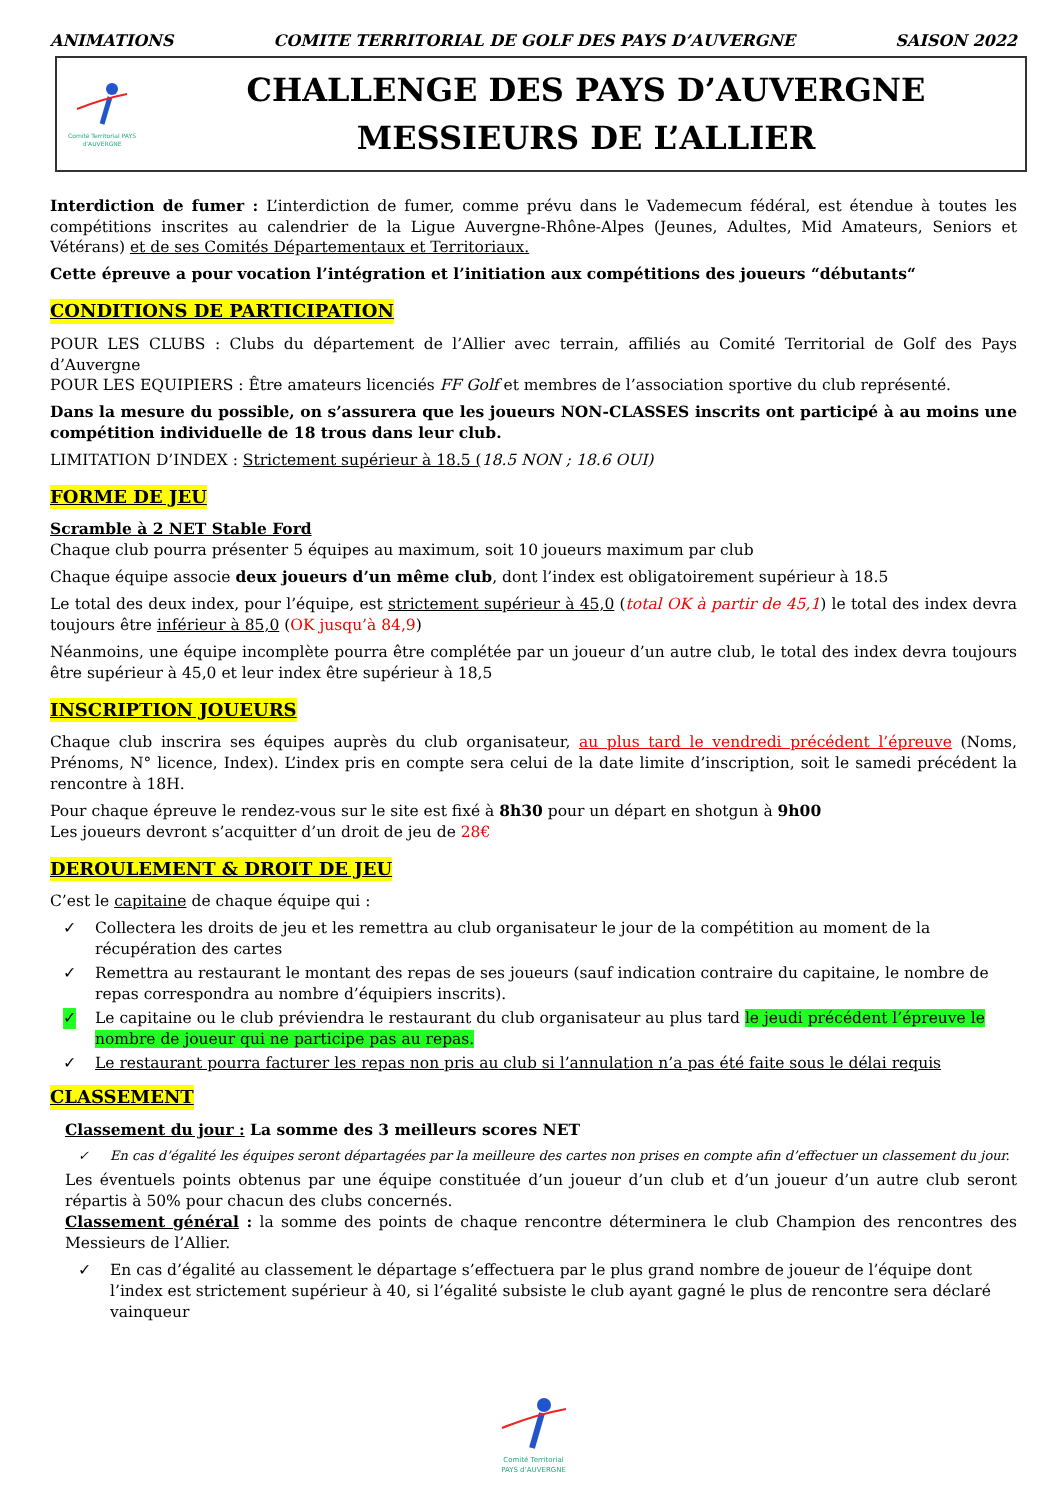ANIMATIONS COMITE TERRITORIAL DE GOLF DES PAYS D’AUVERGNE SAISON 2022
Comité Territorial PAYS d’AUVERGNE
CHALLENGE DES PAYS D’AUVERGNE
MESSIEURS DE L’ALLIER
Interdiction de fumer : L’interdiction de fumer, comme prévu dans le Vademecum fédéral, est étendue à toutes les compétitions inscrites au calendrier de la Ligue Auvergne-Rhône-Alpes (Jeunes, Adultes, Mid Amateurs, Seniors et Vétérans) et de ses Comités Départementaux et Territoriaux.
Cette épreuve a pour vocation l’intégration et l’initiation aux compétitions des joueurs “débutants“
CONDITIONS DE PARTICIPATION
POUR LES CLUBS : Clubs du département de l’Allier avec terrain, affiliés au Comité Territorial de Golf des Pays d’Auvergne
POUR LES EQUIPIERS : Être amateurs licenciés FF Golf et membres de l’association sportive du club représenté.
Dans la mesure du possible, on s’assurera que les joueurs NON-CLASSES inscrits ont participé à au moins une compétition individuelle de 18 trous dans leur club.
LIMITATION D’INDEX : Strictement supérieur à 18.5 (18.5 NON ; 18.6 OUI)
FORME DE JEU
Scramble à 2 NET Stable Ford
Chaque club pourra présenter 5 équipes au maximum, soit 10 joueurs maximum par club
Chaque équipe associe deux joueurs d’un même club, dont l’index est obligatoirement supérieur à 18.5
Le total des deux index, pour l’équipe, est strictement supérieur à 45,0 (total OK à partir de 45,1) le total des index devra toujours être inférieur à 85,0 (OK jusqu’à 84,9)
Néanmoins, une équipe incomplète pourra être complétée par un joueur d’un autre club, le total des index devra toujours être supérieur à 45,0 et leur index être supérieur à 18,5
INSCRIPTION JOUEURS
Chaque club inscrira ses équipes auprès du club organisateur, au plus tard le vendredi précédent l’épreuve (Noms, Prénoms, N° licence, Index). L’index pris en compte sera celui de la date limite d’inscription, soit le samedi précédent la rencontre à 18H.
Pour chaque épreuve le rendez-vous sur le site est fixé à 8h30 pour un départ en shotgun à 9h00
Les joueurs devront s’acquitter d’un droit de jeu de 28€
DEROULEMENT & DROIT DE JEU
C’est le capitaine de chaque équipe qui :
✓ Collectera les droits de jeu et les remettra au club organisateur le jour de la compétition au moment de la récupération des cartes
✓ Remettra au restaurant le montant des repas de ses joueurs (sauf indication contraire du capitaine, le nombre de repas correspondra au nombre d’équipiers inscrits).
✓ Le capitaine ou le club préviendra le restaurant du club organisateur au plus tard le jeudi précédent l’épreuve le nombre de joueur qui ne participe pas au repas.
✓ Le restaurant pourra facturer les repas non pris au club si l’annulation n’a pas été faite sous le délai requis
CLASSEMENT
Classement du jour : La somme des 3 meilleurs scores NET
✓ En cas d’égalité les équipes seront départagées par la meilleure des cartes non prises en compte afin d’effectuer un classement du jour.
Les éventuels points obtenus par une équipe constituée d’un joueur d’un club et d’un joueur d’un autre club seront répartis à 50% pour chacun des clubs concernés.
Classement général : la somme des points de chaque rencontre déterminera le club Champion des rencontres des Messieurs de l’Allier.
✓ En cas d’égalité au classement le départage s’effectuera par le plus grand nombre de joueur de l’équipe dont l’index est strictement supérieur à 40, si l’égalité subsiste le club ayant gagné le plus de rencontre sera déclaré vainqueur
Comité Territorial
PAYS d’AUVERGNE